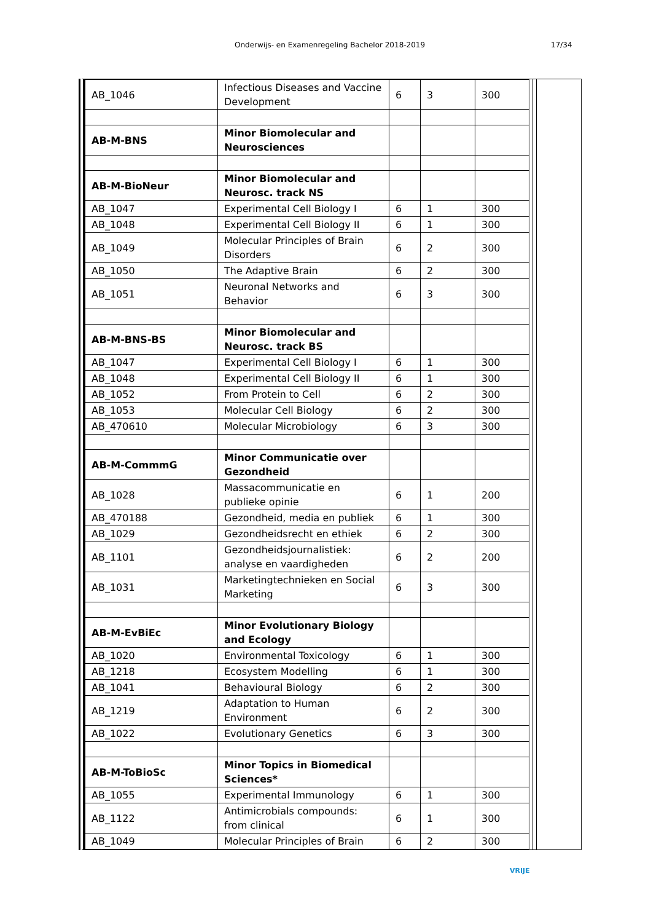Onderwijs- en Examenregeling Bachelor 2018-2019 17/34
| AB_1046 | Infectious Diseases and Vaccine Development | 6 | 3 | 300 |
| AB-M-BNS | Minor Biomolecular and Neurosciences | | | |
| AB-M-BioNeur | Minor Biomolecular and Neurosc. track NS | | | |
| AB_1047 | Experimental Cell Biology I | 6 | 1 | 300 |
| AB_1048 | Experimental Cell Biology II | 6 | 1 | 300 |
| AB_1049 | Molecular Principles of Brain Disorders | 6 | 2 | 300 |
| AB_1050 | The Adaptive Brain | 6 | 2 | 300 |
| AB_1051 | Neuronal Networks and Behavior | 6 | 3 | 300 |
| AB-M-BNS-BS | Minor Biomolecular and Neurosc. track BS | | | |
| AB_1047 | Experimental Cell Biology I | 6 | 1 | 300 |
| AB_1048 | Experimental Cell Biology II | 6 | 1 | 300 |
| AB_1052 | From Protein to Cell | 6 | 2 | 300 |
| AB_1053 | Molecular Cell Biology | 6 | 2 | 300 |
| AB_470610 | Molecular Microbiology | 6 | 3 | 300 |
| AB-M-CommmG | Minor Communicatie over Gezondheid | | | |
| AB_1028 | Massacommunicatie en publieke opinie | 6 | 1 | 200 |
| AB_470188 | Gezondheid, media en publiek | 6 | 1 | 300 |
| AB_1029 | Gezondheidsrecht en ethiek | 6 | 2 | 300 |
| AB_1101 | Gezondheidsjournalistiek: analyse en vaardigheden | 6 | 2 | 200 |
| AB_1031 | Marketingtechnieken en Social Marketing | 6 | 3 | 300 |
| AB-M-EvBiEc | Minor Evolutionary Biology and Ecology | | | |
| AB_1020 | Environmental Toxicology | 6 | 1 | 300 |
| AB_1218 | Ecosystem Modelling | 6 | 1 | 300 |
| AB_1041 | Behavioural Biology | 6 | 2 | 300 |
| AB_1219 | Adaptation to Human Environment | 6 | 2 | 300 |
| AB_1022 | Evolutionary Genetics | 6 | 3 | 300 |
| AB-M-ToBioSc | Minor Topics in Biomedical Sciences* | | | |
| AB_1055 | Experimental Immunology | 6 | 1 | 300 |
| AB_1122 | Antimicrobials compounds: from clinical | 6 | 1 | 300 |
| AB_1049 | Molecular Principles of Brain | 6 | 2 | 300 |
VRIJE